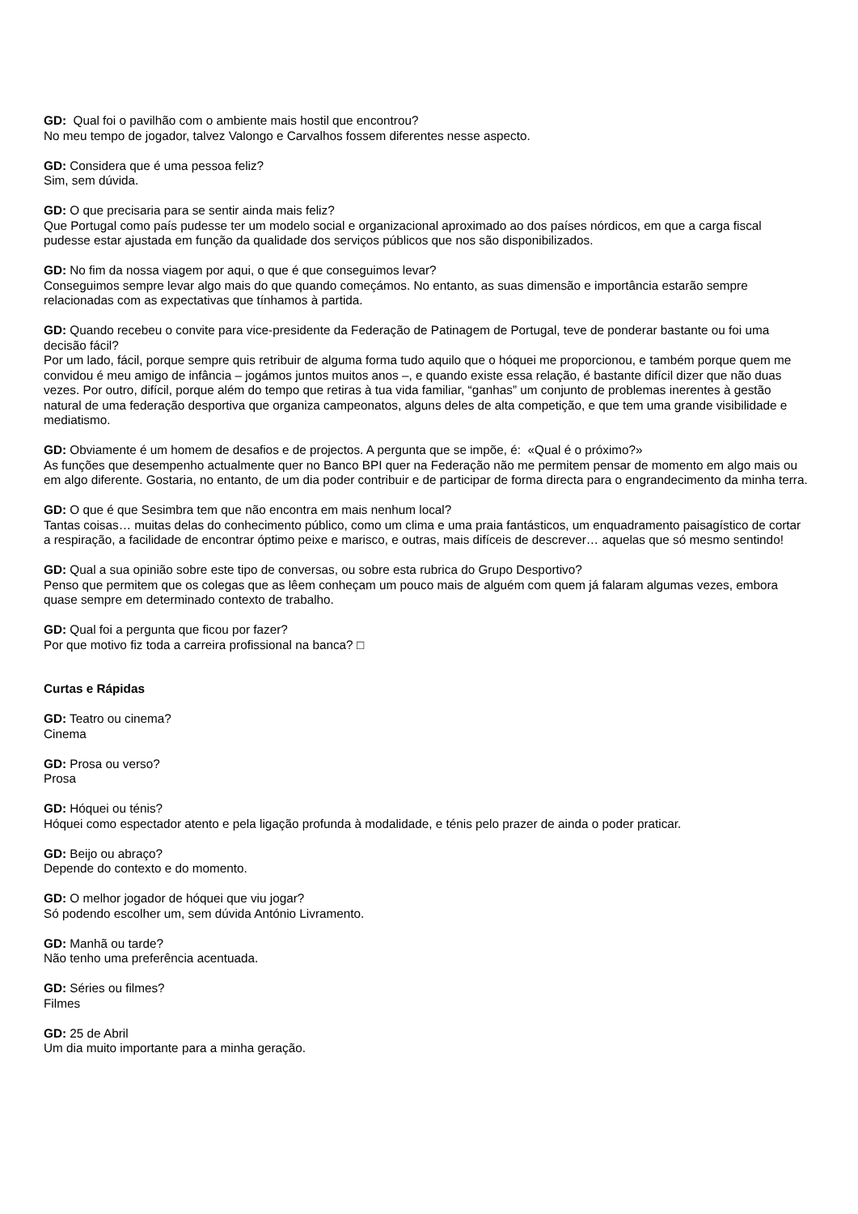GD: Qual foi o pavilhão com o ambiente mais hostil que encontrou?
No meu tempo de jogador, talvez Valongo e Carvalhos fossem diferentes nesse aspecto.
GD: Considera que é uma pessoa feliz?
Sim, sem dúvida.
GD: O que precisaria para se sentir ainda mais feliz?
Que Portugal como país pudesse ter um modelo social e organizacional aproximado ao dos países nórdicos, em que a carga fiscal pudesse estar ajustada em função da qualidade dos serviços públicos que nos são disponibilizados.
GD: No fim da nossa viagem por aqui, o que é que conseguimos levar?
Conseguimos sempre levar algo mais do que quando começámos. No entanto, as suas dimensão e importância estarão sempre relacionadas com as expectativas que tínhamos à partida.
GD: Quando recebeu o convite para vice-presidente da Federação de Patinagem de Portugal, teve de ponderar bastante ou foi uma decisão fácil?
Por um lado, fácil, porque sempre quis retribuir de alguma forma tudo aquilo que o hóquei me proporcionou, e também porque quem me convidou é meu amigo de infância – jogámos juntos muitos anos –, e quando existe essa relação, é bastante difícil dizer que não duas vezes. Por outro, difícil, porque além do tempo que retiras à tua vida familiar, “ganhas” um conjunto de problemas inerentes à gestão natural de uma federação desportiva que organiza campeonatos, alguns deles de alta competição, e que tem uma grande visibilidade e mediatismo.
GD: Obviamente é um homem de desafios e de projectos. A pergunta que se impõe, é: «Qual é o próximo?»
As funções que desempenho actualmente quer no Banco BPI quer na Federação não me permitem pensar de momento em algo mais ou em algo diferente. Gostaria, no entanto, de um dia poder contribuir e de participar de forma directa para o engrandecimento da minha terra.
GD: O que é que Sesimbra tem que não encontra em mais nenhum local?
Tantas coisas… muitas delas do conhecimento público, como um clima e uma praia fantásticos, um enquadramento paisagístico de cortar a respiração, a facilidade de encontrar óptimo peixe e marisco, e outras, mais difíceis de descrever… aquelas que só mesmo sentindo!
GD: Qual a sua opinião sobre este tipo de conversas, ou sobre esta rubrica do Grupo Desportivo?
Penso que permitem que os colegas que as lêem conheçam um pouco mais de alguém com quem já falaram algumas vezes, embora quase sempre em determinado contexto de trabalho.
GD: Qual foi a pergunta que ficou por fazer?
Por que motivo fiz toda a carreira profissional na banca? □
Curtas e Rápidas
GD: Teatro ou cinema?
Cinema
GD: Prosa ou verso?
Prosa
GD: Hóquei ou ténis?
Hóquei como espectador atento e pela ligação profunda à modalidade, e ténis pelo prazer de ainda o poder praticar.
GD: Beijo ou abraço?
Depende do contexto e do momento.
GD: O melhor jogador de hóquei que viu jogar?
Só podendo escolher um, sem dúvida António Livramento.
GD: Manhã ou tarde?
Não tenho uma preferência acentuada.
GD: Séries ou filmes?
Filmes
GD: 25 de Abril
Um dia muito importante para a minha geração.